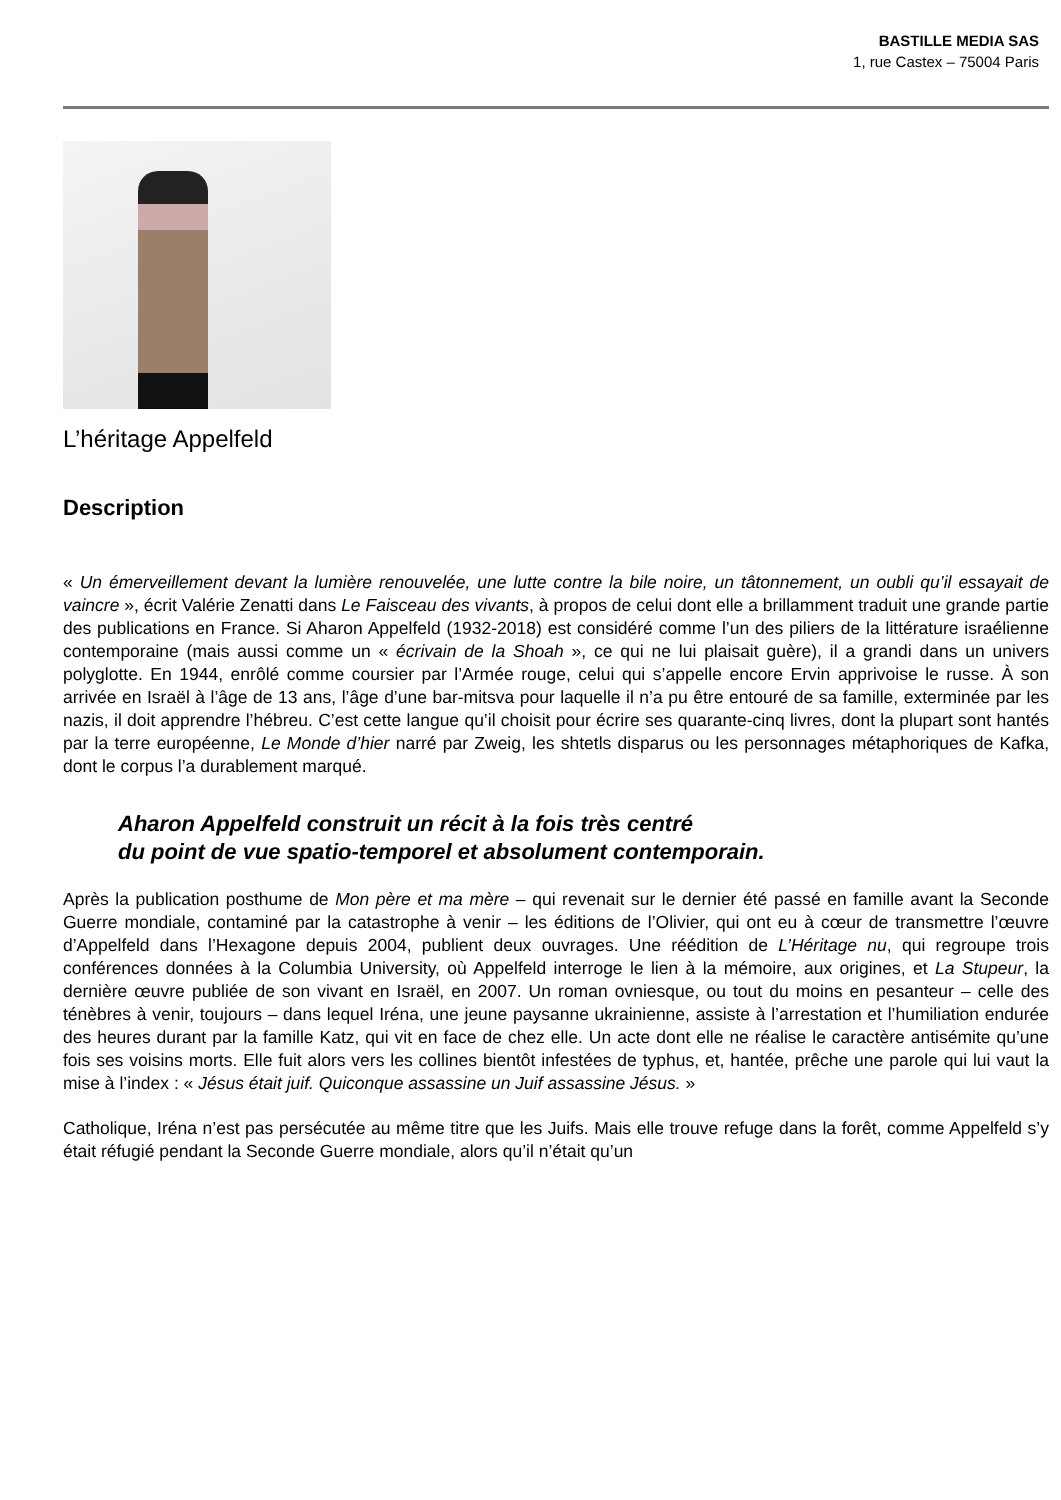BASTILLE MEDIA SAS
1, rue Castex – 75004 Paris
L’héritage Appelfeld
Description
« Un émerveillement devant la lumière renouvelée, une lutte contre la bile noire, un tâtonnement, un oubli qu’il essayait de vaincre », écrit Valérie Zenatti dans Le Faisceau des vivants, à propos de celui dont elle a brillamment traduit une grande partie des publications en France. Si Aharon Appelfeld (1932-2018) est considéré comme l’un des piliers de la littérature israélienne contemporaine (mais aussi comme un « écrivain de la Shoah », ce qui ne lui plaisait guère), il a grandi dans un univers polyglotte. En 1944, enrôlé comme coursier par l’Armée rouge, celui qui s’appelle encore Ervin apprivoise le russe. À son arrivée en Israël à l’âge de 13 ans, l’âge d’une bar-mitsva pour laquelle il n’a pu être entouré de sa famille, exterminée par les nazis, il doit apprendre l’hébreu. C’est cette langue qu’il choisit pour écrire ses quarante-cinq livres, dont la plupart sont hantés par la terre européenne, Le Monde d’hier narré par Zweig, les shtetls disparus ou les personnages métaphoriques de Kafka, dont le corpus l’a durablement marqué.
Aharon Appelfeld construit un récit à la fois très centré
du point de vue spatio-temporel et absolument contemporain.
Après la publication posthume de Mon père et ma mère – qui revenait sur le dernier été passé en famille avant la Seconde Guerre mondiale, contaminé par la catastrophe à venir – les éditions de l’Olivier, qui ont eu à cœur de transmettre l’œuvre d’Appelfeld dans l’Hexagone depuis 2004, publient deux ouvrages. Une réédition de L’Héritage nu, qui regroupe trois conférences données à la Columbia University, où Appelfeld interroge le lien à la mémoire, aux origines, et La Stupeur, la dernière œuvre publiée de son vivant en Israël, en 2007. Un roman ovniesque, ou tout du moins en pesanteur – celle des ténèbres à venir, toujours – dans lequel Iréna, une jeune paysanne ukrainienne, assiste à l’arrestation et l’humiliation endurée des heures durant par la famille Katz, qui vit en face de chez elle. Un acte dont elle ne réalise le caractère antisémite qu’une fois ses voisins morts. Elle fuit alors vers les collines bientôt infestées de typhus, et, hantée, prêche une parole qui lui vaut la mise à l’index : « Jésus était juif. Quiconque assassine un Juif assassine Jésus. »
Catholique, Iréna n’est pas persécutée au même titre que les Juifs. Mais elle trouve refuge dans la forêt, comme Appelfeld s’y était réfugié pendant la Seconde Guerre mondiale, alors qu’il n’était qu’un